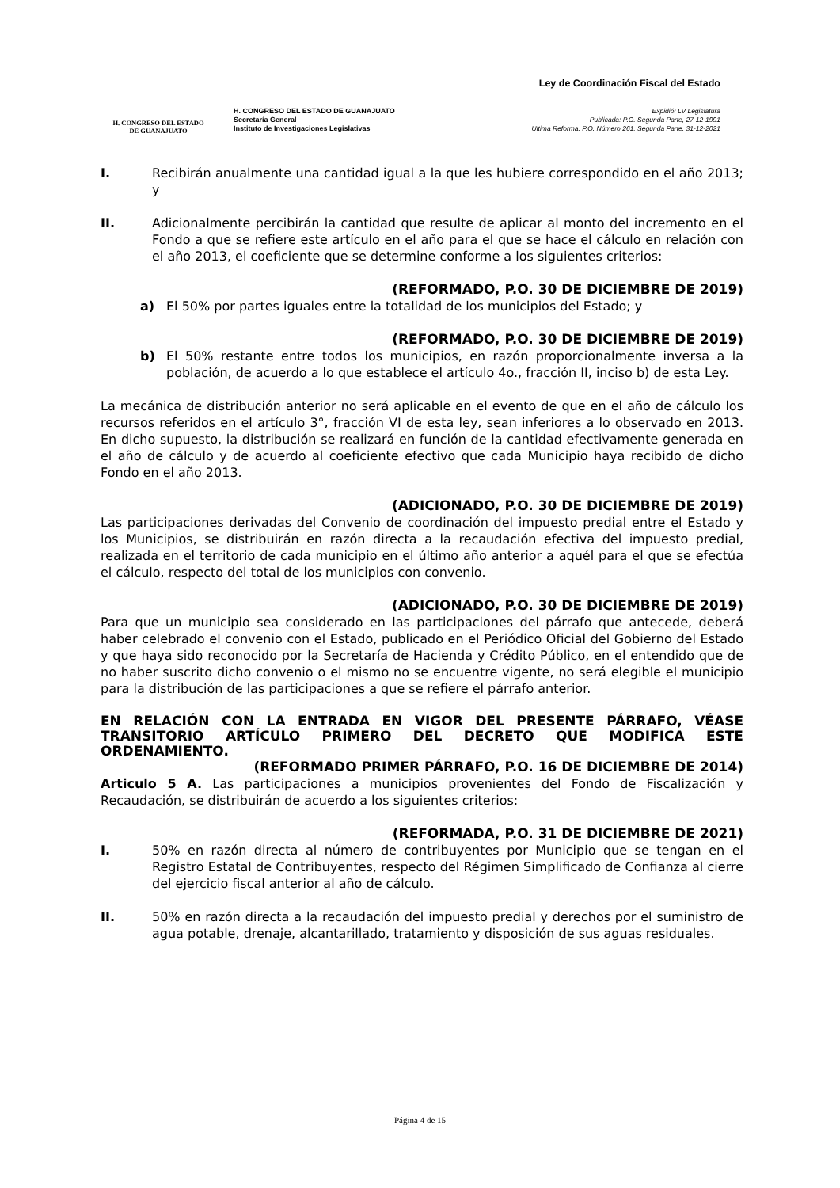H. CONGRESO DEL ESTADO
DE GUANAJUATO
H. CONGRESO DEL ESTADO DE GUANAJUATO
Secretaría General
Instituto de Investigaciones Legislativas
Ley de Coordinación Fiscal del Estado
Expidió: LV Legislatura
Publicada: P.O. Segunda Parte, 27-12-1991
Ultima Reforma. P.O. Número 261, Segunda Parte, 31-12-2021
I. Recibirán anualmente una cantidad igual a la que les hubiere correspondido en el año 2013; y
II. Adicionalmente percibirán la cantidad que resulte de aplicar al monto del incremento en el Fondo a que se refiere este artículo en el año para el que se hace el cálculo en relación con el año 2013, el coeficiente que se determine conforme a los siguientes criterios:
(REFORMADO, P.O. 30 DE DICIEMBRE DE 2019)
a) El 50% por partes iguales entre la totalidad de los municipios del Estado; y
(REFORMADO, P.O. 30 DE DICIEMBRE DE 2019)
b) El 50% restante entre todos los municipios, en razón proporcionalmente inversa a la población, de acuerdo a lo que establece el artículo 4o., fracción II, inciso b) de esta Ley.
La mecánica de distribución anterior no será aplicable en el evento de que en el año de cálculo los recursos referidos en el artículo 3°, fracción VI de esta ley, sean inferiores a lo observado en 2013. En dicho supuesto, la distribución se realizará en función de la cantidad efectivamente generada en el año de cálculo y de acuerdo al coeficiente efectivo que cada Municipio haya recibido de dicho Fondo en el año 2013.
(ADICIONADO, P.O. 30 DE DICIEMBRE DE 2019)
Las participaciones derivadas del Convenio de coordinación del impuesto predial entre el Estado y los Municipios, se distribuirán en razón directa a la recaudación efectiva del impuesto predial, realizada en el territorio de cada municipio en el último año anterior a aquél para el que se efectúa el cálculo, respecto del total de los municipios con convenio.
(ADICIONADO, P.O. 30 DE DICIEMBRE DE 2019)
Para que un municipio sea considerado en las participaciones del párrafo que antecede, deberá haber celebrado el convenio con el Estado, publicado en el Periódico Oficial del Gobierno del Estado y que haya sido reconocido por la Secretaría de Hacienda y Crédito Público, en el entendido que de no haber suscrito dicho convenio o el mismo no se encuentre vigente, no será elegible el municipio para la distribución de las participaciones a que se refiere el párrafo anterior.
EN RELACIÓN CON LA ENTRADA EN VIGOR DEL PRESENTE PÁRRAFO, VÉASE TRANSITORIO ARTÍCULO PRIMERO DEL DECRETO QUE MODIFICA ESTE ORDENAMIENTO.
(REFORMADO PRIMER PÁRRAFO, P.O. 16 DE DICIEMBRE DE 2014)
Articulo 5 A. Las participaciones a municipios provenientes del Fondo de Fiscalización y Recaudación, se distribuirán de acuerdo a los siguientes criterios:
(REFORMADA, P.O. 31 DE DICIEMBRE DE 2021)
I. 50% en razón directa al número de contribuyentes por Municipio que se tengan en el Registro Estatal de Contribuyentes, respecto del Régimen Simplificado de Confianza al cierre del ejercicio fiscal anterior al año de cálculo.
II. 50% en razón directa a la recaudación del impuesto predial y derechos por el suministro de agua potable, drenaje, alcantarillado, tratamiento y disposición de sus aguas residuales.
Página 4 de 15